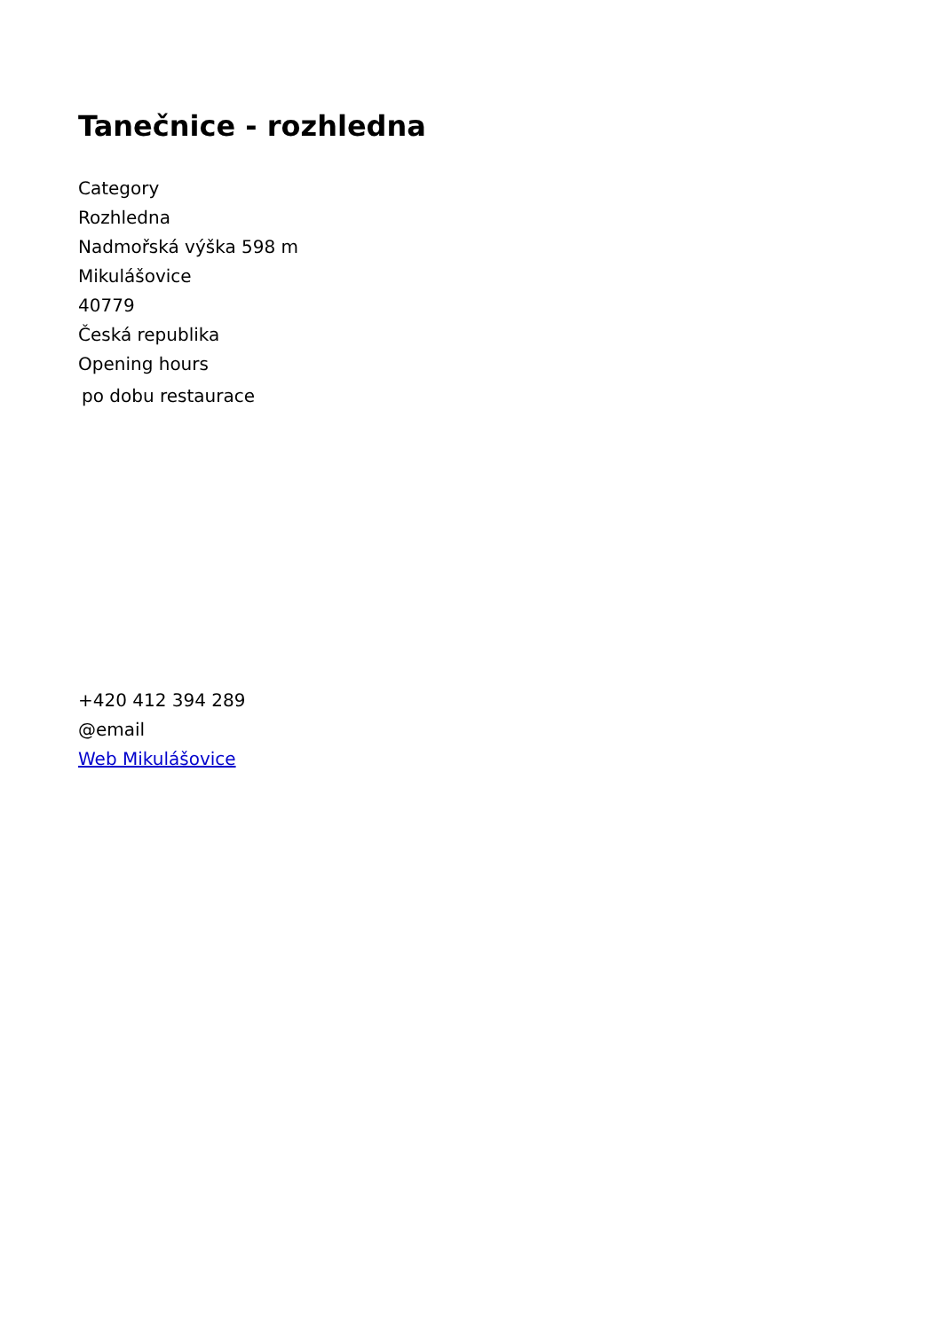Tanečnice - rozhledna
Category
Rozhledna
Nadmořská výška 598 m
Mikulášovice
40779
Česká republika
Opening hours
po dobu restaurace
+420 412 394 289
@email
Web Mikulášovice